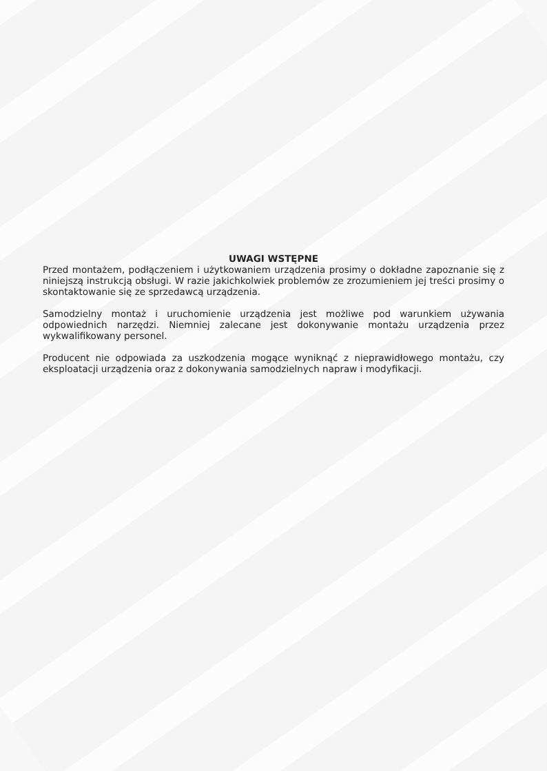UWAGI WSTĘPNE
Przed montażem, podłączeniem i użytkowaniem urządzenia prosimy o dokładne zapoznanie się z niniejszą instrukcją obsługi. W razie jakichkolwiek problemów ze zrozumieniem jej treści prosimy o skontaktowanie się ze sprzedawcą urządzenia.
Samodzielny montaż i uruchomienie urządzenia jest możliwe pod warunkiem używania odpowiednich narzędzi. Niemniej zalecane jest dokonywanie montażu urządzenia przez wykwalifikowany personel.
Producent nie odpowiada za uszkodzenia mogące wyniknąć z nieprawidłowego montażu, czy eksploatacji urządzenia oraz z dokonywania samodzielnych napraw i modyfikacji.